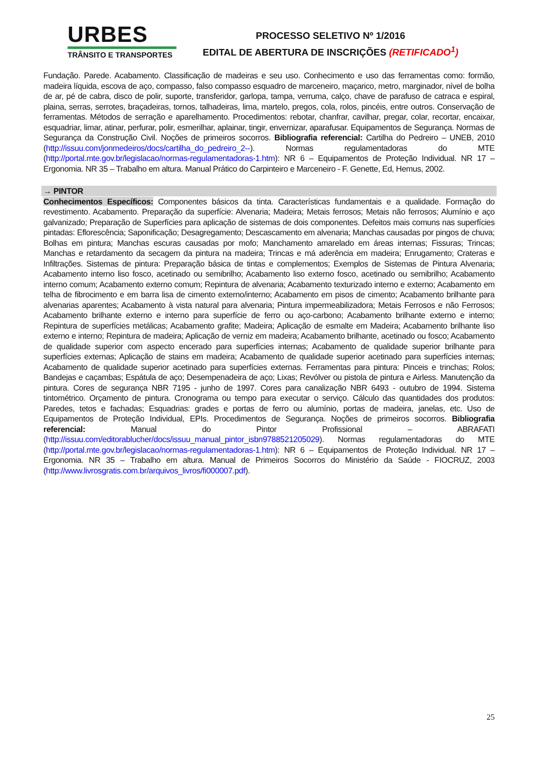URBES
TRÂNSITO E TRANSPORTES
PROCESSO SELETIVO Nº 1/2016
EDITAL DE ABERTURA DE INSCRIÇÕES (RETIFICADO<sup>1</sup>)
Fundação. Parede. Acabamento. Classificação de madeiras e seu uso. Conhecimento e uso das ferramentas como: formão, madeira líquida, escova de aço, compasso, falso compasso esquadro de marceneiro, maçarico, metro, marginador, nível de bolha de ar, pé de cabra, disco de polir, suporte, transferidor, garlopa, tampa, verruma, calço, chave de parafuso de catraca e espiral, plaina, serras, serrotes, braçadeiras, tornos, talhadeiras, lima, martelo, pregos, cola, rolos, pincéis, entre outros. Conservação de ferramentas. Métodos de serração e aparelhamento. Procedimentos: rebotar, chanfrar, cavilhar, pregar, colar, recortar, encaixar, esquadriar, limar, atinar, perfurar, polir, esmerilhar, aplainar, tingir, envernizar, aparafusar. Equipamentos de Segurança. Normas de Segurança da Construção Civil. Noções de primeiros socorros. Bibliografia referencial: Cartilha do Pedreiro – UNEB, 2010 (http://issuu.com/jonmedeiros/docs/cartilha_do_pedreiro_2--). Normas regulamentadoras do MTE (http://portal.mte.gov.br/legislacao/normas-regulamentadoras-1.htm): NR 6 – Equipamentos de Proteção Individual. NR 17 – Ergonomia. NR 35 – Trabalho em altura. Manual Prático do Carpinteiro e Marceneiro - F. Genette, Ed, Hemus, 2002.
→ PINTOR
Conhecimentos Específicos: Componentes básicos da tinta. Características fundamentais e a qualidade. Formação do revestimento. Acabamento. Preparação da superfície: Alvenaria; Madeira; Metais ferrosos; Metais não ferrosos; Alumínio e aço galvanizado; Preparação de Superfícies para aplicação de sistemas de dois componentes. Defeitos mais comuns nas superfícies pintadas: Eflorescência; Saponificação; Desagregamento; Descascamento em alvenaria; Manchas causadas por pingos de chuva; Bolhas em pintura; Manchas escuras causadas por mofo; Manchamento amarelado em áreas internas; Fissuras; Trincas; Manchas e retardamento da secagem da pintura na madeira; Trincas e má aderência em madeira; Enrugamento; Crateras e Infiltrações. Sistemas de pintura: Preparação básica de tintas e complementos; Exemplos de Sistemas de Pintura Alvenaria; Acabamento interno liso fosco, acetinado ou semibrilho; Acabamento liso externo fosco, acetinado ou semibrilho; Acabamento interno comum; Acabamento externo comum; Repintura de alvenaria; Acabamento texturizado interno e externo; Acabamento em telha de fibrocimento e em barra lisa de cimento externo/interno; Acabamento em pisos de cimento; Acabamento brilhante para alvenarias aparentes; Acabamento à vista natural para alvenaria; Pintura impermeabilizadora; Metais Ferrosos e não Ferrosos; Acabamento brilhante externo e interno para superfície de ferro ou aço-carbono; Acabamento brilhante externo e interno; Repintura de superfícies metálicas; Acabamento grafite; Madeira; Aplicação de esmalte em Madeira; Acabamento brilhante liso externo e interno; Repintura de madeira; Aplicação de verniz em madeira; Acabamento brilhante, acetinado ou fosco; Acabamento de qualidade superior com aspecto encerado para superfícies internas; Acabamento de qualidade superior brilhante para superfícies externas; Aplicação de stains em madeira; Acabamento de qualidade superior acetinado para superfícies internas; Acabamento de qualidade superior acetinado para superfícies externas. Ferramentas para pintura: Pinceis e trinchas; Rolos; Bandejas e caçambas; Espátula de aço; Desempenadeira de aço; Lixas; Revólver ou pistola de pintura e Airless. Manutenção da pintura. Cores de segurança NBR 7195 - junho de 1997. Cores para canalização NBR 6493 - outubro de 1994. Sistema tintométrico. Orçamento de pintura. Cronograma ou tempo para executar o serviço. Cálculo das quantidades dos produtos: Paredes, tetos e fachadas; Esquadrias: grades e portas de ferro ou alumínio, portas de madeira, janelas, etc. Uso de Equipamentos de Proteção Individual, EPIs. Procedimentos de Segurança. Noções de primeiros socorros. Bibliografia referencial: Manual do Pintor Profissional – ABRAFATI (http://issuu.com/editorablucher/docs/issuu_manual_pintor_isbn9788521205029). Normas regulamentadoras do MTE (http://portal.mte.gov.br/legislacao/normas-regulamentadoras-1.htm): NR 6 – Equipamentos de Proteção Individual. NR 17 – Ergonomia. NR 35 – Trabalho em altura. Manual de Primeiros Socorros do Ministério da Saúde - FIOCRUZ, 2003 (http://www.livrosgratis.com.br/arquivos_livros/fi000007.pdf).
25